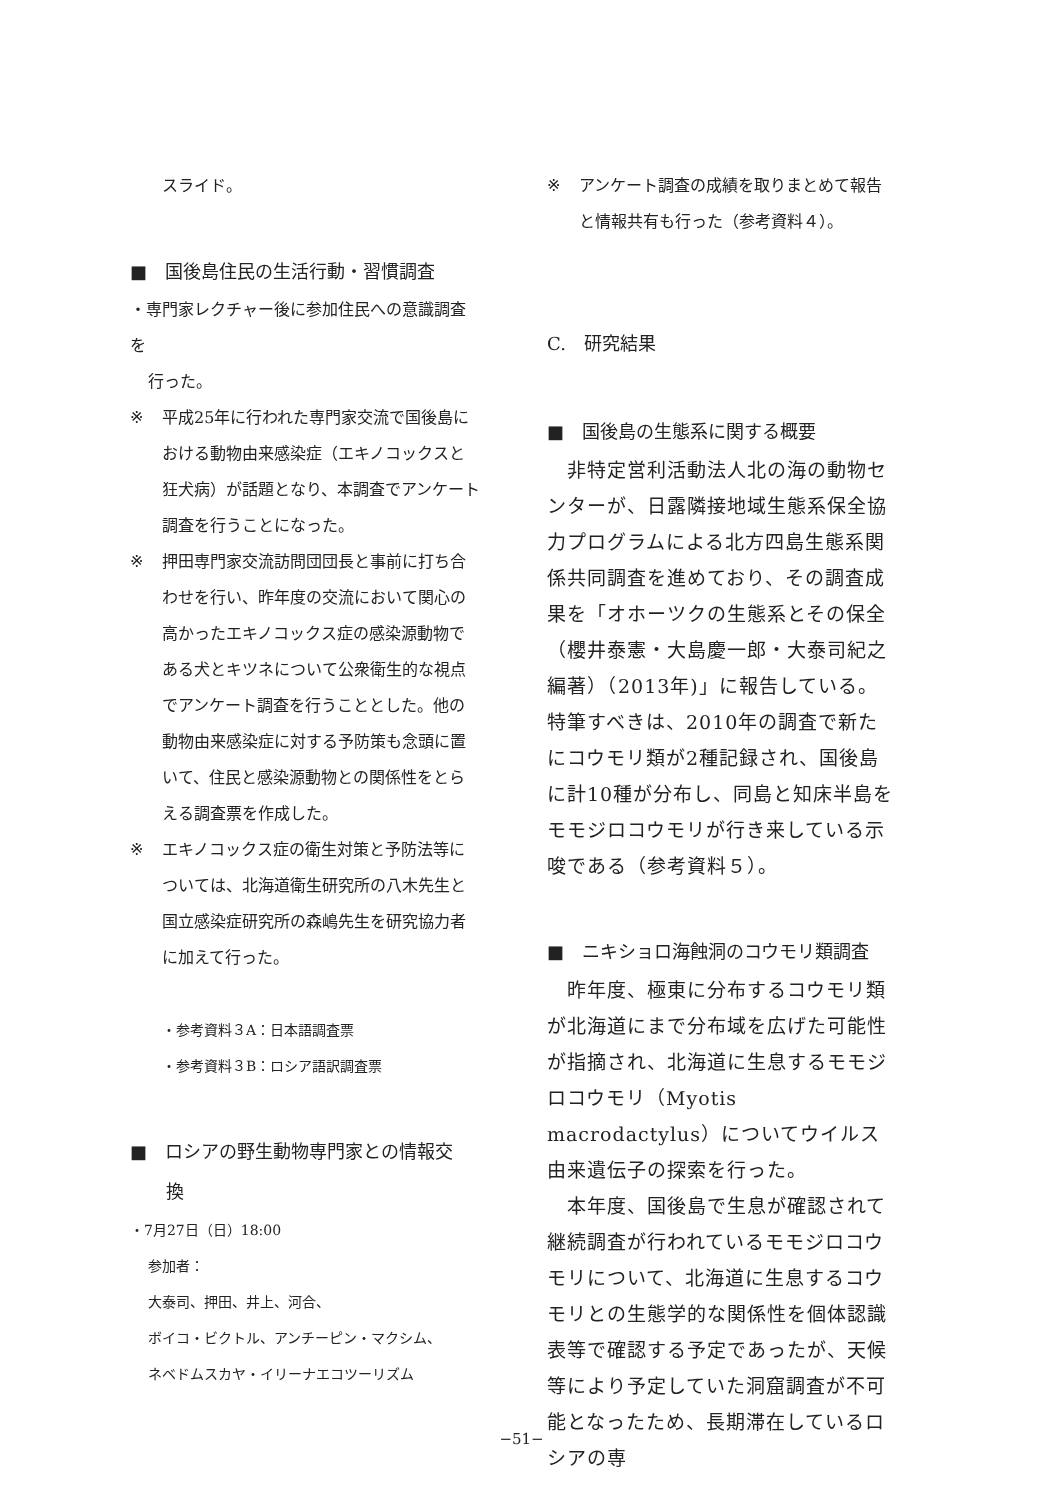スライド。
■　国後島住民の生活行動・習慣調査
・専門家レクチャー後に参加住民への意識調査を
行った。
※ 平成25年に行われた専門家交流で国後島における動物由来感染症（エキノコックスと狂犬病）が話題となり、本調査でアンケート調査を行うことになった。
※ 押田専門家交流訪問団団長と事前に打ち合わせを行い、昨年度の交流において関心の高かったエキノコックス症の感染源動物である犬とキツネについて公衆衛生的な視点でアンケート調査を行うこととした。他の動物由来感染症に対する予防策も念頭に置いて、住民と感染源動物との関係性をとらえる調査票を作成した。
※ エキノコックス症の衛生対策と予防法等については、北海道衛生研究所の八木先生と国立感染症研究所の森嶋先生を研究協力者に加えて行った。
・参考資料３A：日本語調査票
・参考資料３B：ロシア語訳調査票
■　ロシアの野生動物専門家との情報交
　　換
・7月27日（日）18:00
参加者：
大泰司、押田、井上、河合、
ボイコ・ビクトル、アンチーピン・マクシム、
ネベドムスカヤ・イリーナエコツーリズム
※ アンケート調査の成績を取りまとめて報告と情報共有も行った（参考資料４）。
C.　研究結果
■　国後島の生態系に関する概要
　非特定営利活動法人北の海の動物センターが、日露隣接地域生態系保全協力プログラムによる北方四島生態系関係共同調査を進めており、その調査成果を「オホーツクの生態系とその保全（櫻井泰憲・大島慶一郎・大泰司紀之編著）（2013年)」に報告している。特筆すべきは、2010年の調査で新たにコウモリ類が2種記録され、国後島に計10種が分布し、同島と知床半島をモモジロコウモリが行き来している示唆である（参考資料５）。
■　ニキショロ海蝕洞のコウモリ類調査
　昨年度、極東に分布するコウモリ類が北海道にまで分布域を広げた可能性が指摘され、北海道に生息するモモジロコウモリ（Myotis macrodactylus）についてウイルス由来遺伝子の探索を行った。
　本年度、国後島で生息が確認されて継続調査が行われているモモジロコウモリについて、北海道に生息するコウモリとの生態学的な関係性を個体認識表等で確認する予定であったが、天候等により予定していた洞窟調査が不可能となったため、長期滞在しているロシアの専
−51−